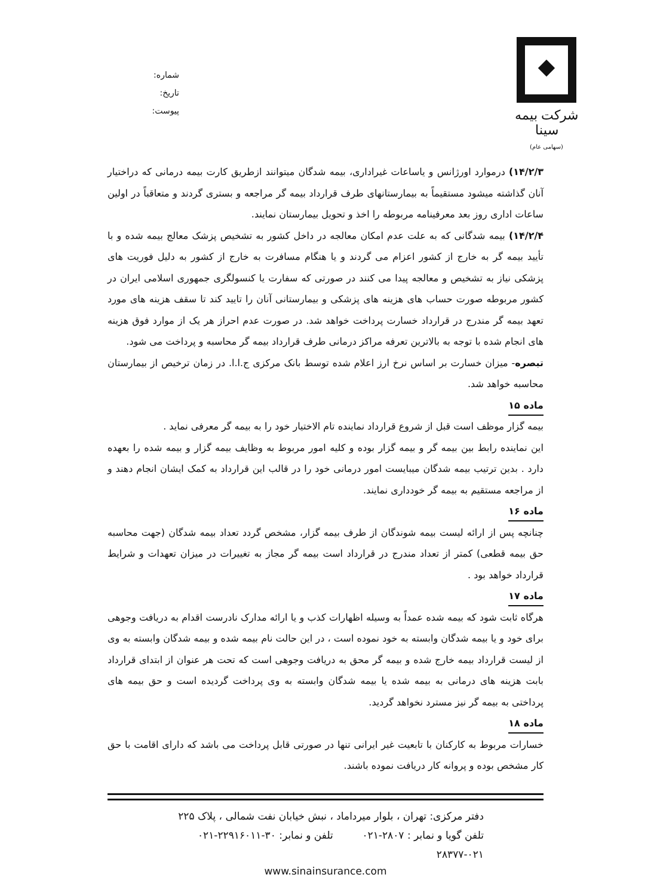شرکت بیمه سینا
(سهامی عام)
شماره:
تاریخ:
پیوست:
۱۴/۲/۳) درموارد اورژانس و یاساعات غیراداری، بیمه شدگان میتوانند ازطریق کارت بیمه درمانی که دراختیار آنان گذاشته میشود مستقیماً به بیمارستانهای طرف قرارداد بیمه گر مراجعه و بستری گردند و متعاقباً در اولین ساعات اداری روز بعد معرفینامه مربوطه را اخذ و تحویل بیمارستان نمایند.
۱۴/۲/۴) بیمه شدگانی که به علت عدم امکان معالجه در داخل کشور به تشخیص پزشک معالج بیمه شده و با تأیید بیمه گر به خارج از کشور اعزام می گردند و یا هنگام مسافرت به خارج از کشور به دلیل فوریت های پزشکی نیاز به تشخیص و معالجه پیدا می کنند در صورتی که سفارت یا کنسولگری جمهوری اسلامی ایران در کشور مربوطه صورت حساب های هزینه های پزشکی و بیمارستانی آنان را تایید کند تا سقف هزینه های مورد تعهد بیمه گر مندرج در قرارداد خسارت پرداخت خواهد شد. در صورت عدم احراز هر یک از موارد فوق هزینه های انجام شده با توجه به بالاترین تعرفه مراکز درمانی طرف قرارداد بیمه گر محاسبه و پرداخت می شود.
تبصره- میزان خسارت بر اساس نرخ ارز اعلام شده توسط بانک مرکزی ج.ا.ا. در زمان ترخیص از بیمارستان محاسبه خواهد شد.
ماده ۱۵
بیمه گزار موظف است قبل از شروع قرارداد نماینده تام الاختیار خود را به بیمه گر معرفی نماید .
این نماینده رابط بین بیمه گر و بیمه گزار بوده و کلیه امور مربوط به وظایف بیمه گزار و بیمه شده را بعهده دارد . بدین ترتیب بیمه شدگان میبایست امور درمانی خود را در قالب این قرارداد به کمک ایشان انجام دهند و از مراجعه مستقیم به بیمه گر خودداری نمایند.
ماده ۱۶
چنانچه پس از ارائه لیست بیمه شوندگان از طرف بیمه گزار، مشخص گردد تعداد بیمه شدگان (جهت محاسبه حق بیمه قطعی) کمتر از تعداد مندرج در قرارداد است بیمه گر مجاز به تغییرات در میزان تعهدات و شرایط قرارداد خواهد بود .
ماده ۱۷
هرگاه ثابت شود که بیمه شده عمداً به وسیله اظهارات کذب و یا ارائه مدارک نادرست اقدام به دریافت وجوهی برای خود و یا بیمه شدگان وابسته به خود نموده است ، در این حالت نام بیمه شده و بیمه شدگان وابسته به وی از لیست قرارداد بیمه خارج شده و بیمه گر محق به دریافت وجوهی است که تحت هر عنوان از ابتدای قرارداد بابت هزینه های درمانی به بیمه شده یا بیمه شدگان وابسته به وی پرداخت گردیده است و حق بیمه های پرداختی به بیمه گر نیز مسترد نخواهد گردید.
ماده ۱۸
خسارات مربوط به کارکنان با تابعیت غیر ایرانی تنها در صورتی قابل پرداخت می باشد که دارای اقامت با حق کار مشخص بوده و پروانه کار دریافت نموده باشند.
دفتر مرکزی: تهران ، بلوار میرداماد ، نبش خیابان نفت شمالی ، پلاک ۲۲۵
تلفن گویا و نمابر : ۲۸۰۷-۰۲۱ تلفن و نمابر: ۳۰-۲۲۹۱۶۰۱۱-۰۲۱
۲۸۳۷۷-۰۲۱
www.sinainsurance.com